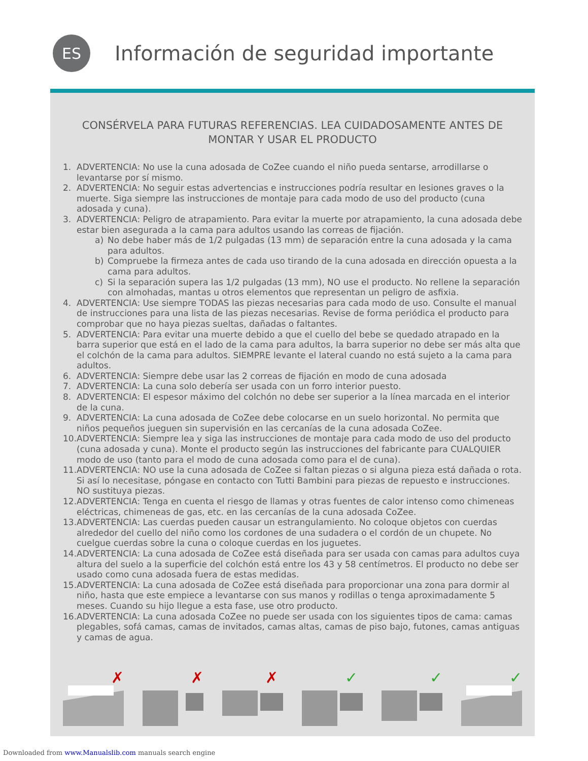ES
Información de seguridad importante
CONSÉRVELA PARA FUTURAS REFERENCIAS. LEA CUIDADOSAMENTE ANTES DE MONTAR Y USAR EL PRODUCTO
1. ADVERTENCIA: No use la cuna adosada de CoZee cuando el niño pueda sentarse, arrodillarse o levantarse por sí mismo.
2. ADVERTENCIA: No seguir estas advertencias e instrucciones podría resultar en lesiones graves o la muerte. Siga siempre las instrucciones de montaje para cada modo de uso del producto (cuna adosada y cuna).
3. ADVERTENCIA: Peligro de atrapamiento. Para evitar la muerte por atrapamiento, la cuna adosada debe estar bien asegurada a la cama para adultos usando las correas de fijación.
a) No debe haber más de 1/2 pulgadas (13 mm) de separación entre la cuna adosada y la cama para adultos.
b) Compruebe la firmeza antes de cada uso tirando de la cuna adosada en dirección opuesta a la cama para adultos.
c) Si la separación supera las 1/2 pulgadas (13 mm), NO use el producto. No rellene la separación con almohadas, mantas u otros elementos que representan un peligro de asfixia.
4. ADVERTENCIA: Use siempre TODAS las piezas necesarias para cada modo de uso. Consulte el manual de instrucciones para una lista de las piezas necesarias. Revise de forma periódica el producto para comprobar que no haya piezas sueltas, dañadas o faltantes.
5. ADVERTENCIA: Para evitar una muerte debido a que el cuello del bebe se quedado atrapado en la barra superior que está en el lado de la cama para adultos, la barra superior no debe ser más alta que el colchón de la cama para adultos. SIEMPRE levante el lateral cuando no está sujeto a la cama para adultos.
6. ADVERTENCIA: Siempre debe usar las 2 correas de fijación en modo de cuna adosada
7. ADVERTENCIA: La cuna solo debería ser usada con un forro interior puesto.
8. ADVERTENCIA: El espesor máximo del colchón no debe ser superior a la línea marcada en el interior de la cuna.
9. ADVERTENCIA: La cuna adosada de CoZee debe colocarse en un suelo horizontal. No permita que niños pequeños jueguen sin supervisión en las cercanías de la cuna adosada CoZee.
10. ADVERTENCIA: Siempre lea y siga las instrucciones de montaje para cada modo de uso del producto (cuna adosada y cuna). Monte el producto según las instrucciones del fabricante para CUALQUIER modo de uso (tanto para el modo de cuna adosada como para el de cuna).
11. ADVERTENCIA: NO use la cuna adosada de CoZee si faltan piezas o si alguna pieza está dañada o rota. Si así lo necesitase, póngase en contacto con Tutti Bambini para piezas de repuesto e instrucciones. NO sustituya piezas.
12. ADVERTENCIA: Tenga en cuenta el riesgo de llamas y otras fuentes de calor intenso como chimeneas eléctricas, chimeneas de gas, etc. en las cercanías de la cuna adosada CoZee.
13. ADVERTENCIA: Las cuerdas pueden causar un estrangulamiento. No coloque objetos con cuerdas alrededor del cuello del niño como los cordones de una sudadera o el cordón de un chupete. No cuelgue cuerdas sobre la cuna o coloque cuerdas en los juguetes.
14. ADVERTENCIA: La cuna adosada de CoZee está diseñada para ser usada con camas para adultos cuya altura del suelo a la superficie del colchón está entre los 43 y 58 centímetros. El producto no debe ser usado como cuna adosada fuera de estas medidas.
15. ADVERTENCIA: La cuna adosada de CoZee está diseñada para proporcionar una zona para dormir al niño, hasta que este empiece a levantarse con sus manos y rodillas o tenga aproximadamente 5 meses. Cuando su hijo llegue a esta fase, use otro producto.
16. ADVERTENCIA: La cuna adosada CoZee no puede ser usada con los siguientes tipos de cama: camas plegables, sofá camas, camas de invitados, camas altas, camas de piso bajo, futones, camas antiguas y camas de agua.
✗
✗
✗
✓
✓
✓
Downloaded from www.Manualslib.com manuals search engine